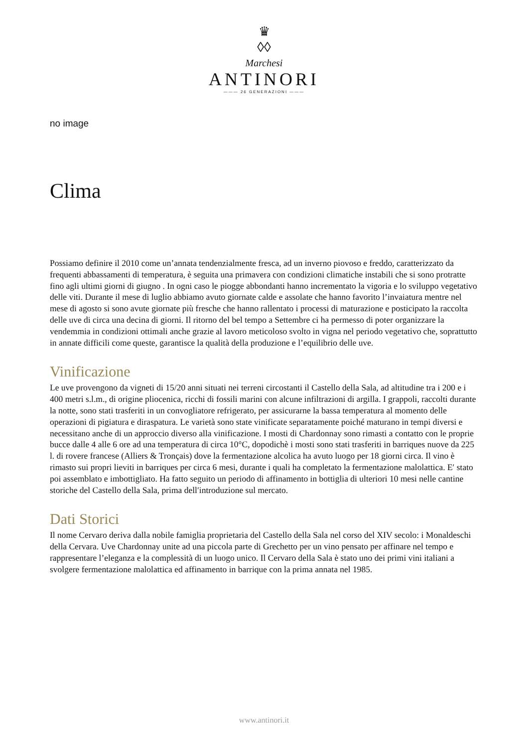♛
◊◊
Marchesi
ANTINORI
——— 26 GENERAZIONI ———
no image
Clima
Possiamo definire il 2010 come un’annata tendenzialmente fresca, ad un inverno piovoso e freddo, caratterizzato da frequenti abbassamenti di temperatura, è seguita una primavera con condizioni climatiche instabili che si sono protratte fino agli ultimi giorni di giugno . In ogni caso le piogge abbondanti hanno incrementato la vigoria e lo sviluppo vegetativo delle viti. Durante il mese di luglio abbiamo avuto giornate calde e assolate che hanno favorito l’invaiatura mentre nel mese di agosto si sono avute giornate più fresche che hanno rallentato i processi di maturazione e posticipato la raccolta delle uve di circa una decina di giorni. Il ritorno del bel tempo a Settembre ci ha permesso di poter organizzare la vendemmia in condizioni ottimali anche grazie al lavoro meticoloso svolto in vigna nel periodo vegetativo che, soprattutto in annate difficili come queste, garantisce la qualità della produzione e l’equilibrio delle uve.
Vinificazione
Le uve provengono da vigneti di 15/20 anni situati nei terreni circostanti il Castello della Sala, ad altitudine tra i 200 e i 400 metri s.l.m., di origine pliocenica, ricchi di fossili marini con alcune infiltrazioni di argilla. I grappoli, raccolti durante la notte, sono stati trasferiti in un convogliatore refrigerato, per assicurarne la bassa temperatura al momento delle operazioni di pigiatura e diraspatura. Le varietà sono state vinificate separatamente poiché maturano in tempi diversi e necessitano anche di un approccio diverso alla vinificazione. I mosti di Chardonnay sono rimasti a contatto con le proprie bucce dalle 4 alle 6 ore ad una temperatura di circa 10°C, dopodichè i mosti sono stati trasferiti in barriques nuove da 225 l. di rovere francese (Alliers & Tronçais) dove la fermentazione alcolica ha avuto luogo per 18 giorni circa. Il vino è rimasto sui propri lieviti in barriques per circa 6 mesi, durante i quali ha completato la fermentazione malolattica. E′ stato poi assemblato e imbottigliato. Ha fatto seguito un periodo di affinamento in bottiglia di ulteriori 10 mesi nelle cantine storiche del Castello della Sala, prima dell′introduzione sul mercato.
Dati Storici
Il nome Cervaro deriva dalla nobile famiglia proprietaria del Castello della Sala nel corso del XIV secolo: i Monaldeschi della Cervara. Uve Chardonnay unite ad una piccola parte di Grechetto per un vino pensato per affinare nel tempo e rappresentare l’eleganza e la complessità di un luogo unico. Il Cervaro della Sala è stato uno dei primi vini italiani a svolgere fermentazione malolattica ed affinamento in barrique con la prima annata nel 1985.
www.antinori.it